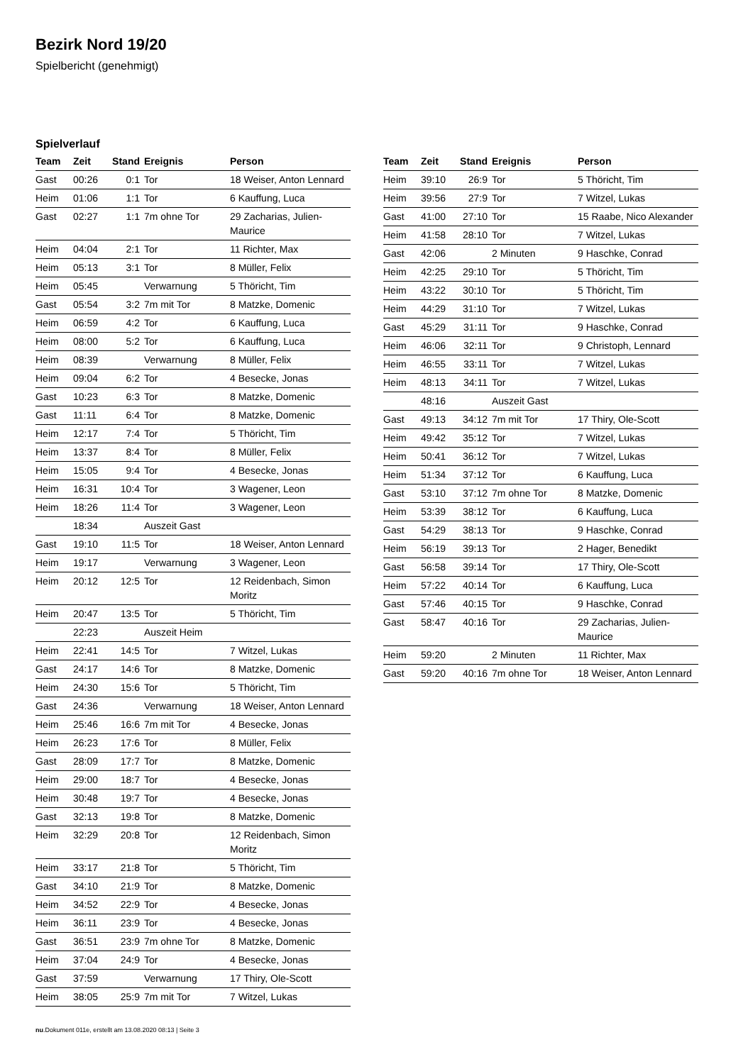Bezirk Nord 19/20
Spielbericht (genehmigt)
Spielverlauf
| Team | Zeit | Stand | Ereignis | Person |
| --- | --- | --- | --- | --- |
| Gast | 00:26 | 0:1 | Tor | 18 Weiser, Anton Lennard |
| Heim | 01:06 | 1:1 | Tor | 6 Kauffung, Luca |
| Gast | 02:27 | 1:1 | 7m ohne Tor | 29 Zacharias, Julien-Maurice |
| Heim | 04:04 | 2:1 | Tor | 11 Richter, Max |
| Heim | 05:13 | 3:1 | Tor | 8 Müller, Felix |
| Heim | 05:45 | | Verwarnung | 5 Thöricht, Tim |
| Gast | 05:54 | 3:2 | 7m mit Tor | 8 Matzke, Domenic |
| Heim | 06:59 | 4:2 | Tor | 6 Kauffung, Luca |
| Heim | 08:00 | 5:2 | Tor | 6 Kauffung, Luca |
| Heim | 08:39 | | Verwarnung | 8 Müller, Felix |
| Heim | 09:04 | 6:2 | Tor | 4 Besecke, Jonas |
| Gast | 10:23 | 6:3 | Tor | 8 Matzke, Domenic |
| Gast | 11:11 | 6:4 | Tor | 8 Matzke, Domenic |
| Heim | 12:17 | 7:4 | Tor | 5 Thöricht, Tim |
| Heim | 13:37 | 8:4 | Tor | 8 Müller, Felix |
| Heim | 15:05 | 9:4 | Tor | 4 Besecke, Jonas |
| Heim | 16:31 | 10:4 | Tor | 3 Wagener, Leon |
| Heim | 18:26 | 11:4 | Tor | 3 Wagener, Leon |
| | 18:34 | | Auszeit Gast | |
| Gast | 19:10 | 11:5 | Tor | 18 Weiser, Anton Lennard |
| Heim | 19:17 | | Verwarnung | 3 Wagener, Leon |
| Heim | 20:12 | 12:5 | Tor | 12 Reidenbach, Simon Moritz |
| Heim | 20:47 | 13:5 | Tor | 5 Thöricht, Tim |
| | 22:23 | | Auszeit Heim | |
| Heim | 22:41 | 14:5 | Tor | 7 Witzel, Lukas |
| Gast | 24:17 | 14:6 | Tor | 8 Matzke, Domenic |
| Heim | 24:30 | 15:6 | Tor | 5 Thöricht, Tim |
| Gast | 24:36 | | Verwarnung | 18 Weiser, Anton Lennard |
| Heim | 25:46 | 16:6 | 7m mit Tor | 4 Besecke, Jonas |
| Heim | 26:23 | 17:6 | Tor | 8 Müller, Felix |
| Gast | 28:09 | 17:7 | Tor | 8 Matzke, Domenic |
| Heim | 29:00 | 18:7 | Tor | 4 Besecke, Jonas |
| Heim | 30:48 | 19:7 | Tor | 4 Besecke, Jonas |
| Gast | 32:13 | 19:8 | Tor | 8 Matzke, Domenic |
| Heim | 32:29 | 20:8 | Tor | 12 Reidenbach, Simon Moritz |
| Heim | 33:17 | 21:8 | Tor | 5 Thöricht, Tim |
| Gast | 34:10 | 21:9 | Tor | 8 Matzke, Domenic |
| Heim | 34:52 | 22:9 | Tor | 4 Besecke, Jonas |
| Heim | 36:11 | 23:9 | Tor | 4 Besecke, Jonas |
| Gast | 36:51 | 23:9 | 7m ohne Tor | 8 Matzke, Domenic |
| Heim | 37:04 | 24:9 | Tor | 4 Besecke, Jonas |
| Gast | 37:59 | | Verwarnung | 17 Thiry, Ole-Scott |
| Heim | 38:05 | 25:9 | 7m mit Tor | 7 Witzel, Lukas |
| Team | Zeit | Stand | Ereignis | Person |
| --- | --- | --- | --- | --- |
| Heim | 39:10 | 26:9 | Tor | 5 Thöricht, Tim |
| Heim | 39:56 | 27:9 | Tor | 7 Witzel, Lukas |
| Gast | 41:00 | 27:10 | Tor | 15 Raabe, Nico Alexander |
| Heim | 41:58 | 28:10 | Tor | 7 Witzel, Lukas |
| Gast | 42:06 | | 2 Minuten | 9 Haschke, Conrad |
| Heim | 42:25 | 29:10 | Tor | 5 Thöricht, Tim |
| Heim | 43:22 | 30:10 | Tor | 5 Thöricht, Tim |
| Heim | 44:29 | 31:10 | Tor | 7 Witzel, Lukas |
| Gast | 45:29 | 31:11 | Tor | 9 Haschke, Conrad |
| Heim | 46:06 | 32:11 | Tor | 9 Christoph, Lennard |
| Heim | 46:55 | 33:11 | Tor | 7 Witzel, Lukas |
| Heim | 48:13 | 34:11 | Tor | 7 Witzel, Lukas |
| | 48:16 | | Auszeit Gast | |
| Gast | 49:13 | 34:12 | 7m mit Tor | 17 Thiry, Ole-Scott |
| Heim | 49:42 | 35:12 | Tor | 7 Witzel, Lukas |
| Heim | 50:41 | 36:12 | Tor | 7 Witzel, Lukas |
| Heim | 51:34 | 37:12 | Tor | 6 Kauffung, Luca |
| Gast | 53:10 | 37:12 | 7m ohne Tor | 8 Matzke, Domenic |
| Heim | 53:39 | 38:12 | Tor | 6 Kauffung, Luca |
| Gast | 54:29 | 38:13 | Tor | 9 Haschke, Conrad |
| Heim | 56:19 | 39:13 | Tor | 2 Hager, Benedikt |
| Gast | 56:58 | 39:14 | Tor | 17 Thiry, Ole-Scott |
| Heim | 57:22 | 40:14 | Tor | 6 Kauffung, Luca |
| Gast | 57:46 | 40:15 | Tor | 9 Haschke, Conrad |
| Gast | 58:47 | 40:16 | Tor | 29 Zacharias, Julien-Maurice |
| Heim | 59:20 | | 2 Minuten | 11 Richter, Max |
| Gast | 59:20 | 40:16 | 7m ohne Tor | 18 Weiser, Anton Lennard |
nu.Dokument 011e, erstellt am 13.08.2020 08:13 | Seite 3